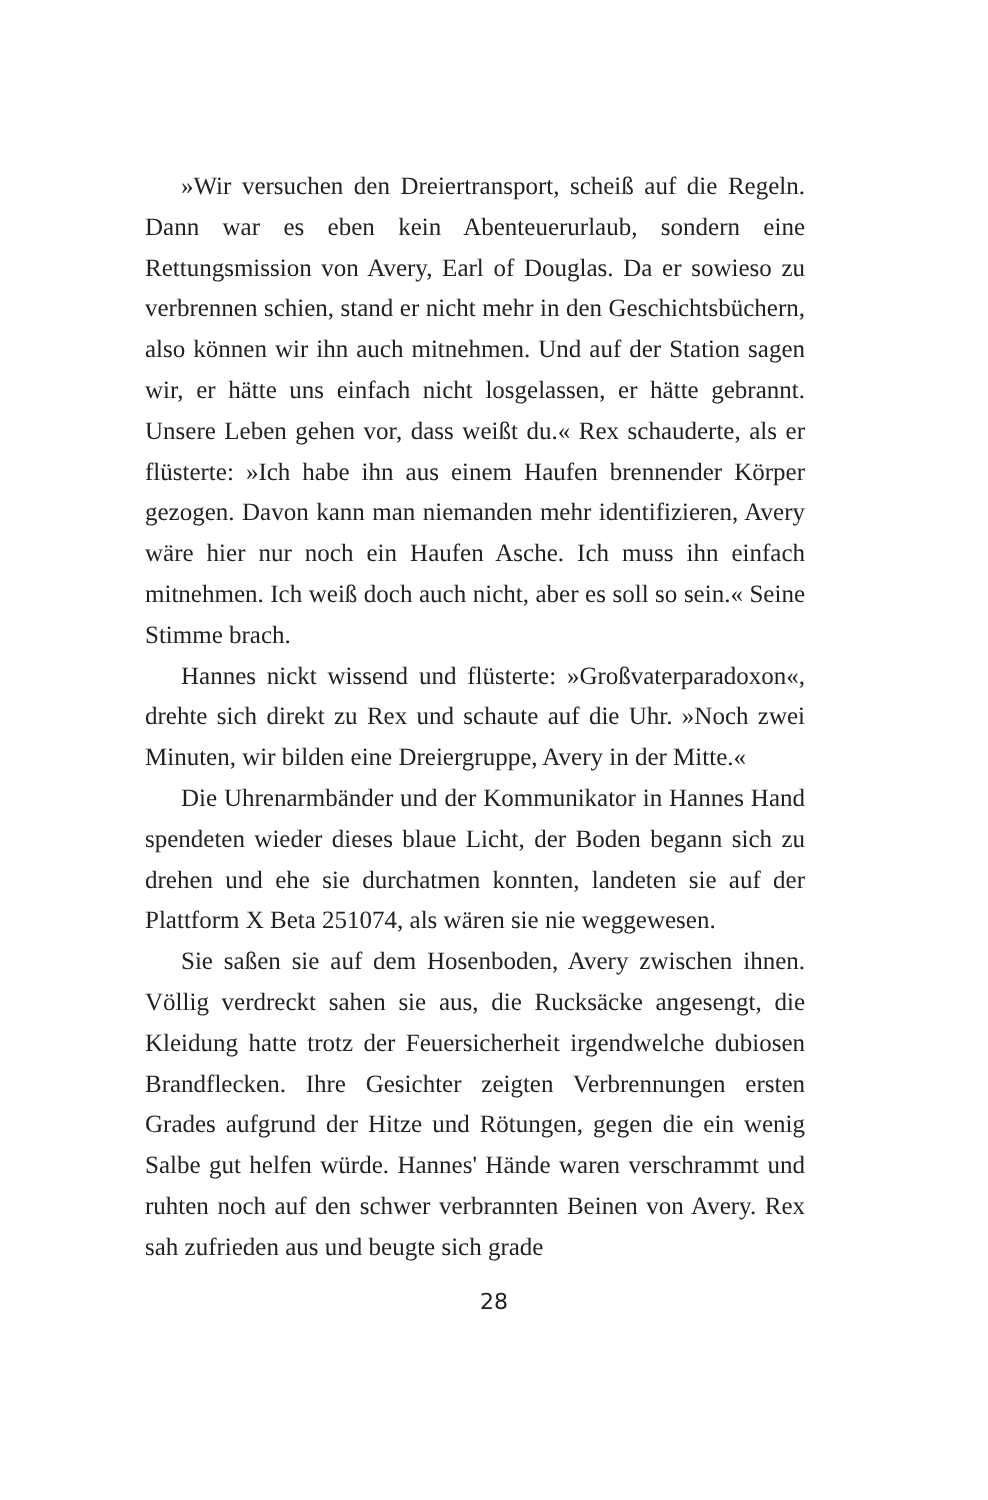»Wir versuchen den Dreiertransport, scheiß auf die Regeln. Dann war es eben kein Abenteuerurlaub, sondern eine Rettungsmission von Avery, Earl of Douglas. Da er sowieso zu verbrennen schien, stand er nicht mehr in den Geschichtsbüchern, also können wir ihn auch mitnehmen. Und auf der Station sagen wir, er hätte uns einfach nicht losgelassen, er hätte gebrannt. Unsere Leben gehen vor, dass weißt du.« Rex schauderte, als er flüsterte: »Ich habe ihn aus einem Haufen brennender Körper gezogen. Davon kann man niemanden mehr identifizieren, Avery wäre hier nur noch ein Haufen Asche. Ich muss ihn einfach mitnehmen. Ich weiß doch auch nicht, aber es soll so sein.« Seine Stimme brach.
Hannes nickt wissend und flüsterte: »Großvaterparadoxon«, drehte sich direkt zu Rex und schaute auf die Uhr. »Noch zwei Minuten, wir bilden eine Dreiergruppe, Avery in der Mitte.«
Die Uhrenarmbänder und der Kommunikator in Hannes Hand spendeten wieder dieses blaue Licht, der Boden begann sich zu drehen und ehe sie durchatmen konnten, landeten sie auf der Plattform X Beta 251074, als wären sie nie weggewesen.
Sie saßen sie auf dem Hosenboden, Avery zwischen ihnen. Völlig verdreckt sahen sie aus, die Rucksäcke angesengt, die Kleidung hatte trotz der Feuersicherheit irgendwelche dubiosen Brandflecken. Ihre Gesichter zeigten Verbrennungen ersten Grades aufgrund der Hitze und Rötungen, gegen die ein wenig Salbe gut helfen würde. Hannes' Hände waren verschrammt und ruhten noch auf den schwer verbrannten Beinen von Avery. Rex sah zufrieden aus und beugte sich grade
28